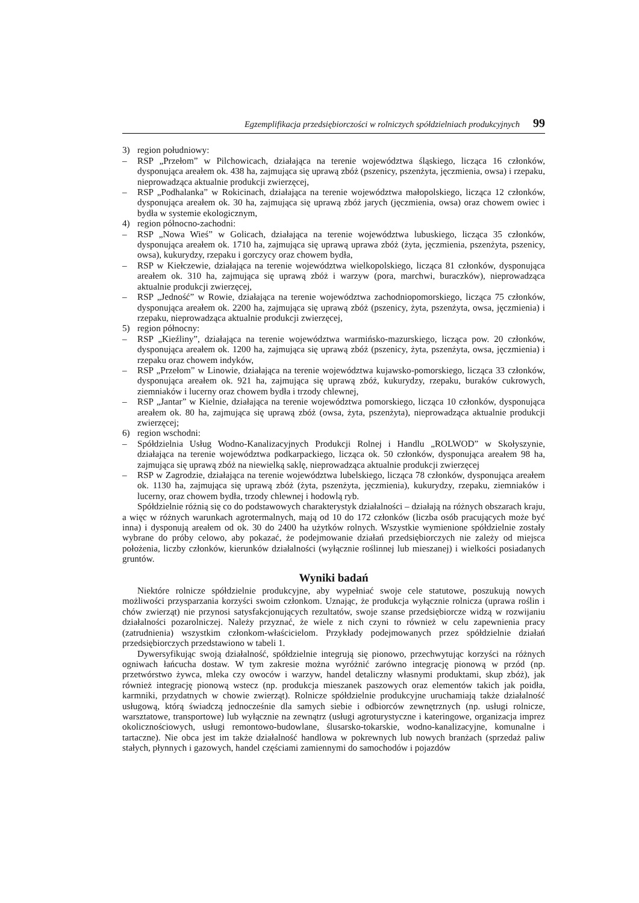Egzemplifikacja przedsiębiorczości w rolniczych spółdzielniach produkcyjnych 99
3) region południowy:
– RSP „Przełom” w Pilchowicach, działająca na terenie województwa śląskiego, licząca 16 członków, dysponująca areałem ok. 438 ha, zajmująca się uprawą zbóż (pszenicy, pszenżyta, jęczmienia, owsa) i rzepaku, nieprowadząca aktualnie produkcji zwierzęcej,
– RSP „Podhalanka” w Rokicinach, działająca na terenie województwa małopolskiego, licząca 12 członków, dysponująca areałem ok. 30 ha, zajmująca się uprawą zbóż jarych (jęczmienia, owsa) oraz chowem owiec i bydła w systemie ekologicznym,
4) region północno-zachodni:
– RSP „Nowa Wieś” w Golicach, działająca na terenie województwa lubuskiego, licząca 35 członków, dysponująca areałem ok. 1710 ha, zajmująca się uprawą uprawa zbóż (żyta, jęczmienia, pszenżyta, pszenicy, owsa), kukurydzy, rzepaku i gorczycy oraz chowem bydła,
– RSP w Kiełczewie, działająca na terenie województwa wielkopolskiego, licząca 81 członków, dysponująca areałem ok. 310 ha, zajmująca się uprawą zbóż i warzyw (pora, marchwi, buraczków), nieprowadząca aktualnie produkcji zwierzęcej,
– RSP „Jedność” w Rowie, działająca na terenie województwa zachodniopomorskiego, licząca 75 członków, dysponująca areałem ok. 2200 ha, zajmująca się uprawą zbóż (pszenicy, żyta, pszenżyta, owsa, jęczmienia) i rzepaku, nieprowadząca aktualnie produkcji zwierzęcej,
5) region północny:
– RSP „Kieźliny”, działająca na terenie województwa warmińsko-mazurskiego, licząca pow. 20 członków, dysponująca areałem ok. 1200 ha, zajmująca się uprawą zbóż (pszenicy, żyta, pszenżyta, owsa, jęczmienia) i rzepaku oraz chowem indyków,
– RSP „Przełom” w Linowie, działająca na terenie województwa kujawsko-pomorskiego, licząca 33 członków, dysponująca areałem ok. 921 ha, zajmująca się uprawą zbóż, kukurydzy, rzepaku, buraków cukrowych, ziemniaków i lucerny oraz chowem bydła i trzody chlewnej,
– RSP „Jantar” w Kielnie, działająca na terenie województwa pomorskiego, licząca 10 członków, dysponująca areałem ok. 80 ha, zajmująca się uprawą zbóż (owsa, żyta, pszenżyta), nieprowadząca aktualnie produkcji zwierzęcej;
6) region wschodni:
– Spółdzielnia Usług Wodno-Kanalizacyjnych Produkcji Rolnej i Handlu „ROLWOD” w Skołyszynie, działająca na terenie województwa podkarpackiego, licząca ok. 50 członków, dysponująca areałem 98 ha, zajmująca się uprawą zbóż na niewielką saklę, nieprowadząca aktualnie produkcji zwierzęcej
– RSP w Zagrodzie, działająca na terenie województwa lubelskiego, licząca 78 członków, dysponująca areałem ok. 1130 ha, zajmująca się uprawą zbóż (żyta, pszenżyta, jęczmienia), kukurydzy, rzepaku, ziemniaków i lucerny, oraz chowem bydła, trzody chlewnej i hodowlą ryb.
Spółdzielnie różnią się co do podstawowych charakterystyk działalności – działają na różnych obszarach kraju, a więc w różnych warunkach agrotermalnych, mają od 10 do 172 członków (liczba osób pracujących może być inna) i dysponują areałem od ok. 30 do 2400 ha użytków rolnych. Wszystkie wymienione spółdzielnie zostały wybrane do próby celowo, aby pokazać, że podejmowanie działań przedsiębiorczych nie zależy od miejsca położenia, liczby członków, kierunków działalności (wyłącznie roślinnej lub mieszanej) i wielkości posiadanych gruntów.
Wyniki badań
Niektóre rolnicze spółdzielnie produkcyjne, aby wypełniać swoje cele statutowe, poszukują nowych możliwości przysparzania korzyści swoim członkom. Uznając, że produkcja wyłącznie rolnicza (uprawa roślin i chów zwierząt) nie przynosi satysfakcjonujących rezultatów, swoje szanse przedsiębiorcze widzą w rozwijaniu działalności pozarolniczej. Należy przyznać, że wiele z nich czyni to również w celu zapewnienia pracy (zatrudnienia) wszystkim członkom-właścicielom. Przykłady podejmowanych przez spółdzielnie działań przedsiębiorczych przedstawiono w tabeli 1.
Dywersyfikując swoją działalność, spółdzielnie integrują się pionowo, przechwytując korzyści na różnych ogniwach łańcucha dostaw. W tym zakresie można wyróżnić zarówno integrację pionową w przód (np. przetwórstwo żywca, mleka czy owoców i warzyw, handel detaliczny własnymi produktami, skup zbóż), jak również integrację pionową wstecz (np. produkcja mieszanek paszowych oraz elementów takich jak poidła, karmniki, przydatnych w chowie zwierząt). Rolnicze spółdzielnie produkcyjne uruchamiają także działalność usługową, którą świadczą jednocześnie dla samych siebie i odbiorców zewnętrznych (np. usługi rolnicze, warsztatowe, transportowe) lub wyłącznie na zewnątrz (usługi agroturystyczne i kateringowe, organizacja imprez okolicznościowych, usługi remontowo-budowlane, ślusarsko-tokarskie, wodno-kanalizacyjne, komunalne i tartaczne). Nie obca jest im także działalność handlowa w pokrewnych lub nowych branżach (sprzedaż paliw stałych, płynnych i gazowych, handel częściami zamiennymi do samochodów i pojazdów